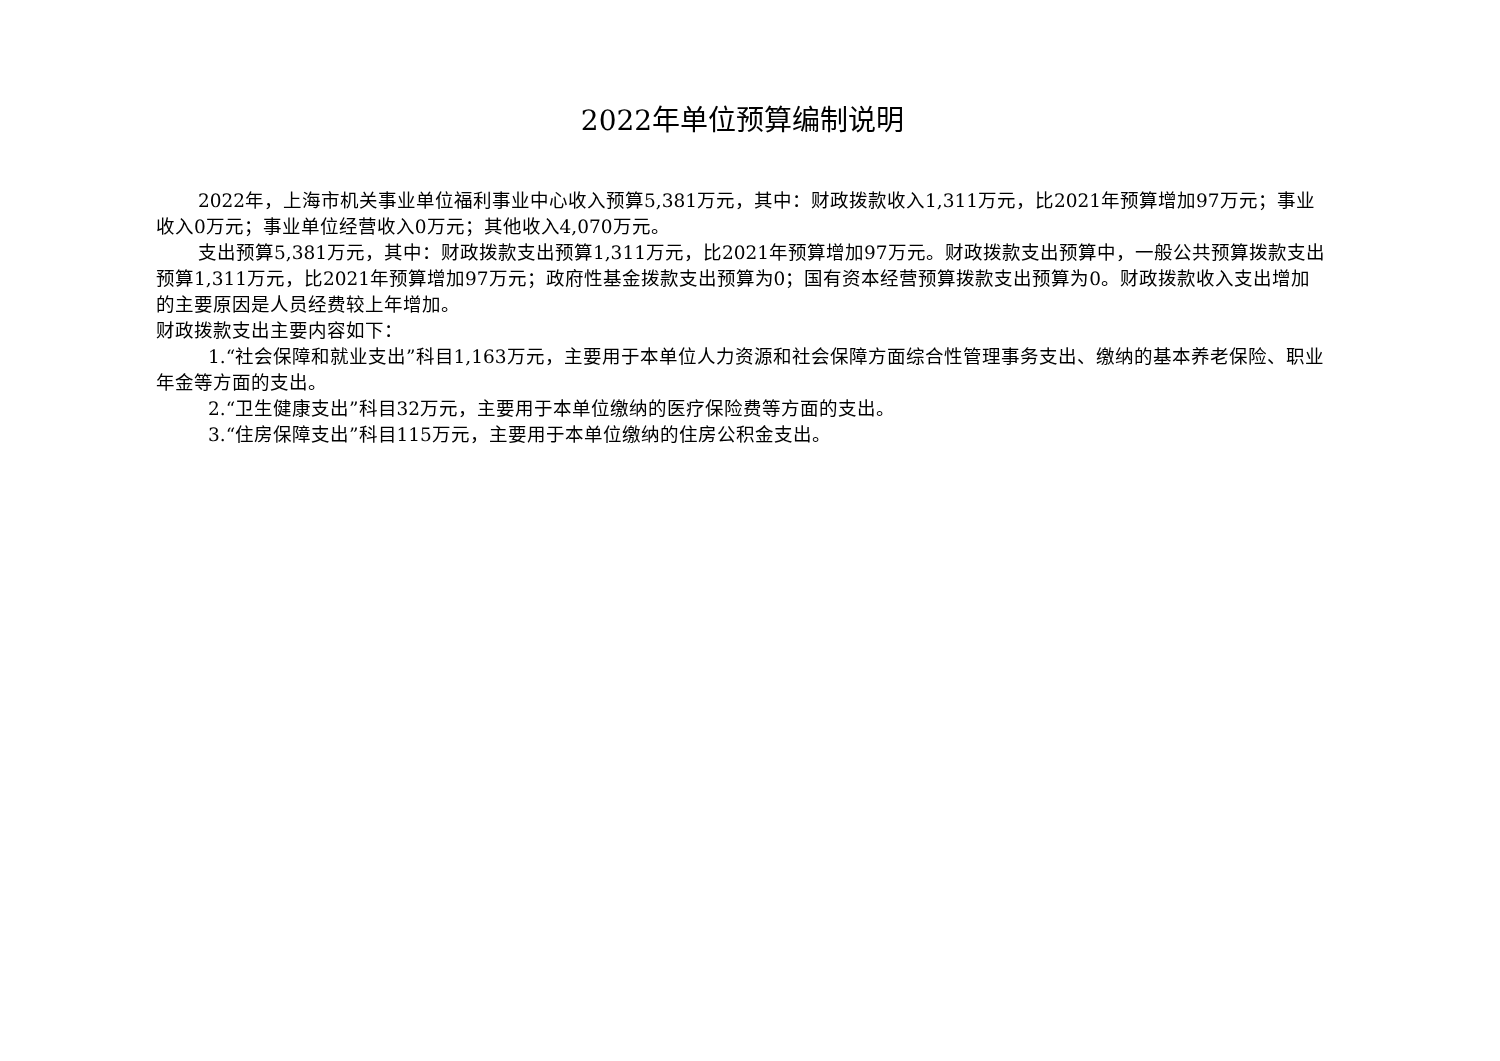2022年单位预算编制说明
2022年，上海市机关事业单位福利事业中心收入预算5,381万元，其中：财政拨款收入1,311万元，比2021年预算增加97万元；事业收入0万元；事业单位经营收入0万元；其他收入4,070万元。
支出预算5,381万元，其中：财政拨款支出预算1,311万元，比2021年预算增加97万元。财政拨款支出预算中，一般公共预算拨款支出预算1,311万元，比2021年预算增加97万元；政府性基金拨款支出预算为0；国有资本经营预算拨款支出预算为0。财政拨款收入支出增加的主要原因是人员经费较上年增加。
财政拨款支出主要内容如下：
1.“社会保障和就业支出”科目1,163万元，主要用于本单位人力资源和社会保障方面综合性管理事务支出、缴纳的基本养老保险、职业年金等方面的支出。
2.“卫生健康支出”科目32万元，主要用于本单位缴纳的医疗保险费等方面的支出。
3.“住房保障支出”科目115万元，主要用于本单位缴纳的住房公积金支出。